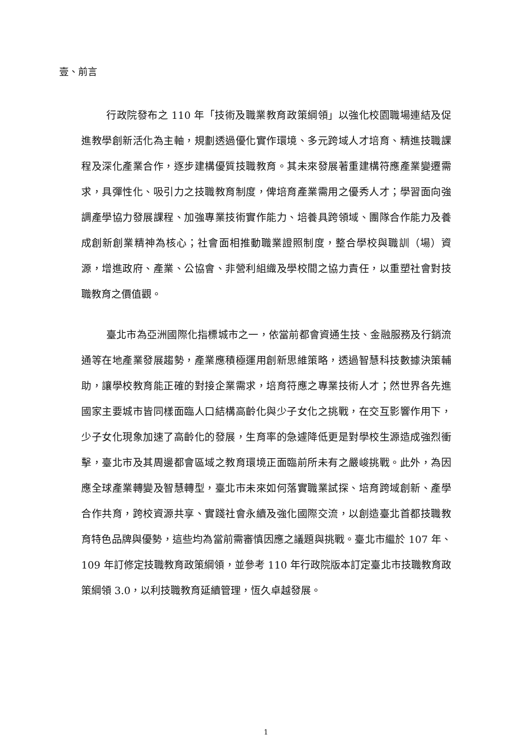壹、前言
行政院發布之 110 年「技術及職業教育政策綱領」以強化校園職場連結及促進教學創新活化為主軸，規劃透過優化實作環境、多元跨域人才培育、精進技職課程及深化產業合作，逐步建構優質技職教育。其未來發展著重建構符應產業變遷需求，具彈性化、吸引力之技職教育制度，俾培育產業需用之優秀人才；學習面向強調產學協力發展課程、加強專業技術實作能力、培養具跨領域、團隊合作能力及養成創新創業精神為核心；社會面相推動職業證照制度，整合學校與職訓（場）資源，增進政府、產業、公協會、非營利組織及學校間之協力責任，以重塑社會對技職教育之價值觀。
臺北市為亞洲國際化指標城市之一，依當前都會資通生技、金融服務及行銷流通等在地產業發展趨勢，產業應積極運用創新思維策略，透過智慧科技數據決策輔助，讓學校教育能正確的對接企業需求，培育符應之專業技術人才；然世界各先進國家主要城市皆同樣面臨人口結構高齡化與少子女化之挑戰，在交互影響作用下，少子女化現象加速了高齡化的發展，生育率的急遽降低更是對學校生源造成強烈衝擊，臺北市及其周邊都會區域之教育環境正面臨前所未有之嚴峻挑戰。此外，為因應全球產業轉變及智慧轉型，臺北市未來如何落實職業試探、培育跨域創新、產學合作共育，跨校資源共享、實踐社會永續及強化國際交流，以創造臺北首都技職教育特色品牌與優勢，這些均為當前需審慎因應之議題與挑戰。臺北市繼於 107 年、109 年訂修定技職教育政策綱領，並參考 110 年行政院版本訂定臺北市技職教育政策綱領 3.0，以利技職教育延續管理，恆久卓越發展。
1